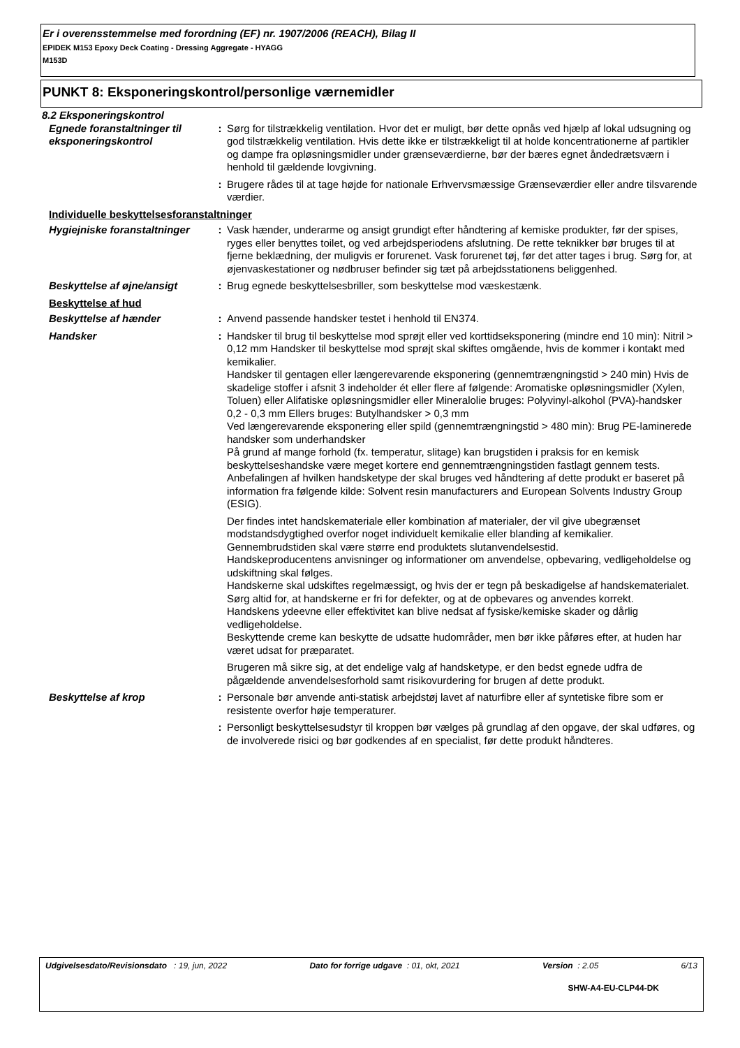Er i overensstemmelse med forordning (EF) nr. 1907/2006 (REACH), Bilag II
EPIDEK M153 Epoxy Deck Coating - Dressing Aggregate - HYAGG
M153D
PUNKT 8: Eksponeringskontrol/personlige værnemidler
8.2 Eksponeringskontrol
Egnede foranstaltninger til eksponeringskontrol
: Sørg for tilstrækkelig ventilation. Hvor det er muligt, bør dette opnås ved hjælp af lokal udsugning og god tilstrækkelig ventilation. Hvis dette ikke er tilstrækkeligt til at holde koncentrationerne af partikler og dampe fra opløsningsmidler under grænseværdierne, bør der bæres egnet åndedrætsværn i henhold til gældende lovgivning.
: Brugere rådes til at tage højde for nationale Erhvervsmæssige Grænseværdier eller andre tilsvarende værdier.
Individuelle beskyttelsesforanstaltninger
Hygiejniske foranstaltninger
: Vask hænder, underarme og ansigt grundigt efter håndtering af kemiske produkter, før der spises, ryges eller benyttes toilet, og ved arbejdsperiodens afslutning. De rette teknikker bør bruges til at fjerne beklædning, der muligvis er forurenet. Vask forurenet tøj, før det atter tages i brug. Sørg for, at øjenvaskestationer og nødbruser befinder sig tæt på arbejdsstationens beliggenhed.
Beskyttelse af øjne/ansigt : Brug egnede beskyttelsesbriller, som beskyttelse mod væskestænk.
Beskyttelse af hud
Beskyttelse af hænder : Anvend passende handsker testet i henhold til EN374.
Handsker : Handsker til brug til beskyttelse mod sprøjt eller ved korttidseksponering (mindre end 10 min): Nitril > 0,12 mm Handsker til beskyttelse mod sprøjt skal skiftes omgående, hvis de kommer i kontakt med kemikalier.
Handsker til gentagen eller længerevarende eksponering (gennemtrængningstid > 240 min) Hvis de skadelige stoffer i afsnit 3 indeholder ét eller flere af følgende: Aromatiske opløsningsmidler (Xylen, Toluen) eller Alifatiske opløsningsmidler eller Mineralolie bruges: Polyvinyl-alkohol (PVA)-handsker 0,2 - 0,3 mm Ellers bruges: Butylhandsker > 0,3 mm
Ved længerevarende eksponering eller spild (gennemtrængningstid > 480 min): Brug PE-laminerede handsker som underhandsker
På grund af mange forhold (fx. temperatur, slitage) kan brugstiden i praksis for en kemisk beskyttelseshandske være meget kortere end gennemtrængningstiden fastlagt gennem tests.
Anbefalingen af hvilken handsketype der skal bruges ved håndtering af dette produkt er baseret på information fra følgende kilde: Solvent resin manufacturers and European Solvents Industry Group (ESIG).
Der findes intet handskemateriale eller kombination af materialer, der vil give ubegrænset modstandsdygtighed overfor noget individuelt kemikalie eller blanding af kemikalier.
Gennembrudstiden skal være større end produktets slutanvendelsestid.
Handskeproducentens anvisninger og informationer om anvendelse, opbevaring, vedligeholdelse og udskiftning skal følges.
Handskerne skal udskiftes regelmæssigt, og hvis der er tegn på beskadigelse af handskematerialet.
Sørg altid for, at handskerne er fri for defekter, og at de opbevares og anvendes korrekt.
Handskens ydeevne eller effektivitet kan blive nedsat af fysiske/kemiske skader og dårlig vedligeholdelse.
Beskyttende creme kan beskytte de udsatte hudområder, men bør ikke påføres efter, at huden har været udsat for præparatet.
Brugeren må sikre sig, at det endelige valg af handsketype, er den bedst egnede udfra de pågældende anvendelsesforhold samt risikovurdering for brugen af dette produkt.
Beskyttelse af krop : Personale bør anvende anti-statisk arbejdstøj lavet af naturfibre eller af syntetiske fibre som er resistente overfor høje temperaturer.
: Personligt beskyttelsesudstyr til kroppen bør vælges på grundlag af den opgave, der skal udføres, og de involverede risici og bør godkendes af en specialist, før dette produkt håndteres.
Udgivelsesdato/Revisionsdato : 19, jun, 2022 Dato for forrige udgave : 01, okt, 2021 Version : 2.05 6/13
SHW-A4-EU-CLP44-DK